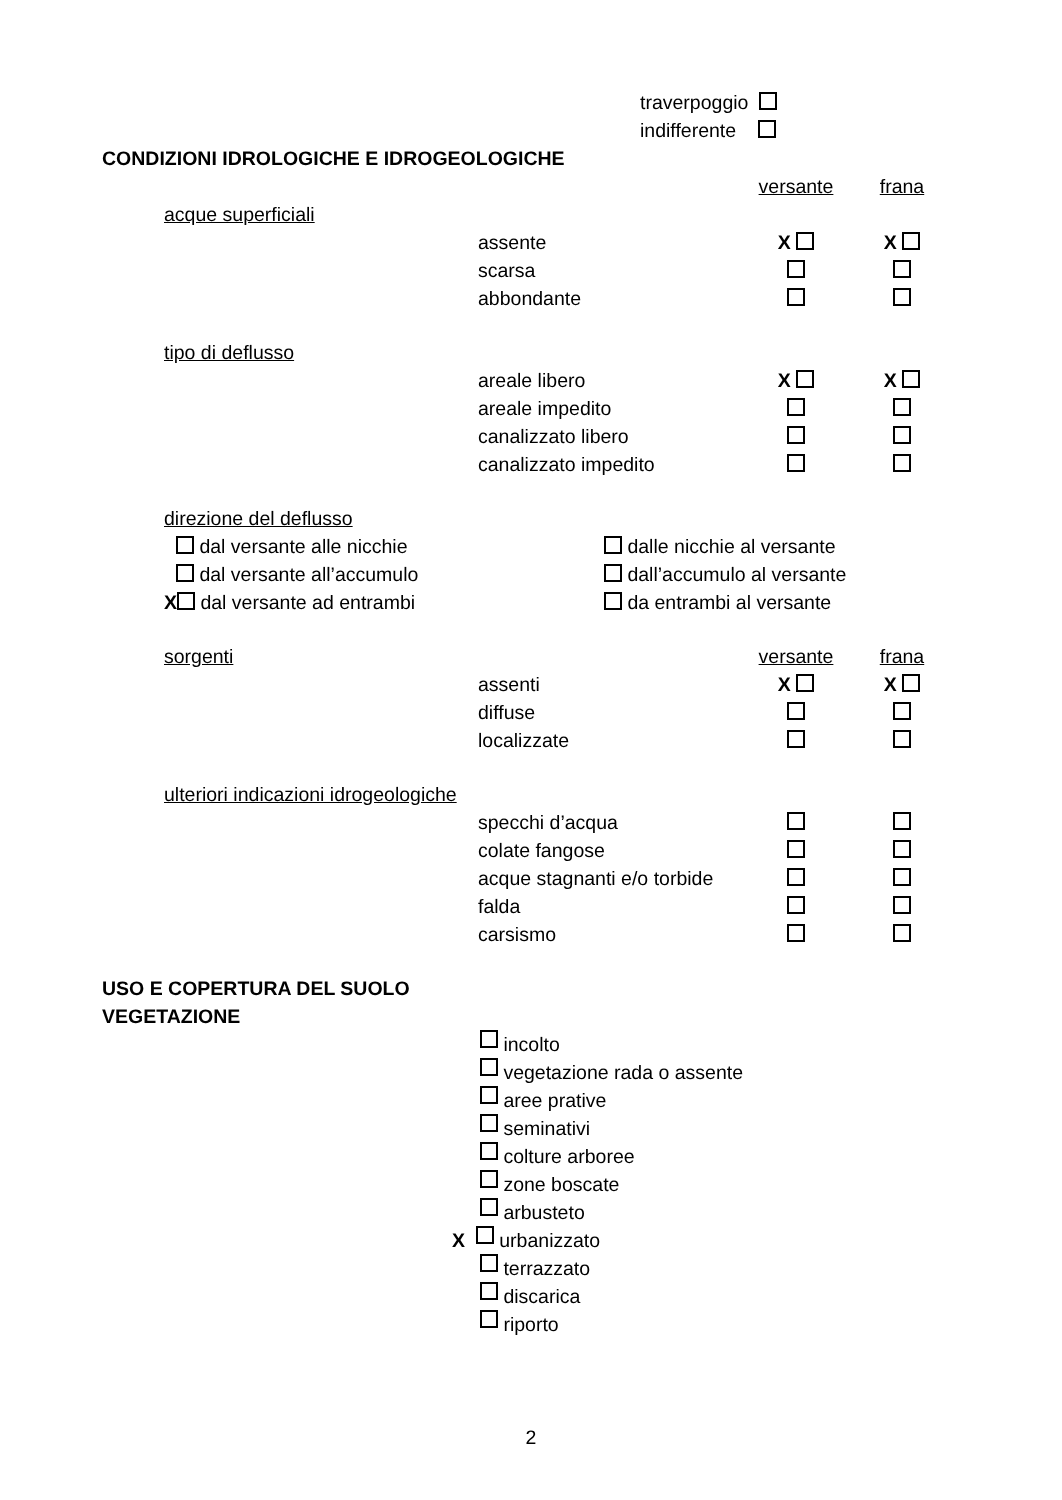traverpoggio
indifferente
CONDIZIONI IDROLOGICHE E IDROGEOLOGICHE
versante frana
acque superficiali
assente X X
scarsa
abbondante
tipo di deflusso
areale libero X X
areale impedito
canalizzato libero
canalizzato impedito
direzione del deflusso
dal versante alle nicchie dalle nicchie al versante
dal versante all’accumulo dall’accumulo al versante
X dal versante ad entrambi da entrambi al versante
sorgenti versante frana
assenti X X
diffuse
localizzate
ulteriori indicazioni idrogeologiche
specchi d’acqua
colate fangose
acque stagnanti e/o torbide
falda
carsismo
USO E COPERTURA DEL SUOLO
VEGETAZIONE
incolto
vegetazione rada o assente
aree prative
seminativi
colture arboree
zone boscate
arbusteto
X urbanizzato
terrazzato
discarica
riporto
2